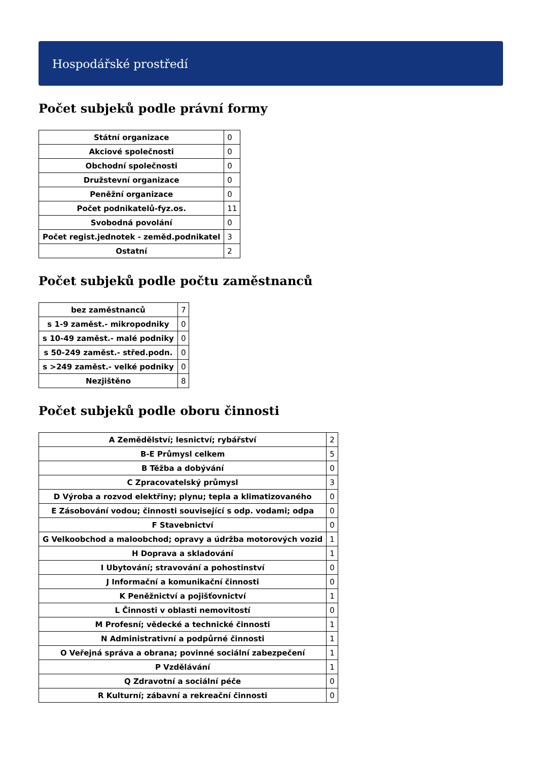Hospodářské prostředí
Počet subjeků podle právní formy
| Státní organizace | 0 |
| Akciové společnosti | 0 |
| Obchodní společnosti | 0 |
| Družstevní organizace | 0 |
| Peněžní organizace | 0 |
| Počet podnikatelů-fyz.os. | 11 |
| Svobodná povolání | 0 |
| Počet regist.jednotek - zeměd.podnikatel | 3 |
| Ostatní | 2 |
Počet subjeků podle počtu zaměstnanců
| bez zaměstnanců | 7 |
| s 1-9 zaměst.- mikropodniky | 0 |
| s 10-49 zaměst.- malé podniky | 0 |
| s 50-249 zaměst.- střed.podn. | 0 |
| s >249 zaměst.- velké podniky | 0 |
| Nezjištěno | 8 |
Počet subjeků podle oboru činnosti
| A Zemědělství; lesnictví; rybářství | 2 |
| B-E Průmysl celkem | 5 |
| B Těžba a dobývání | 0 |
| C Zpracovatelský průmysl | 3 |
| D Výroba a rozvod elektřiny; plynu; tepla a klimatizovaného | 0 |
| E Zásobování vodou; činnosti související s odp. vodami; odpa | 0 |
| F Stavebnictví | 0 |
| G Velkoobchod a maloobchod; opravy a údržba motorových vozid | 1 |
| H Doprava a skladování | 1 |
| I Ubytování; stravování a pohostinství | 0 |
| J Informační a komunikační činnosti | 0 |
| K Peněžnictví a pojišťovnictví | 1 |
| L Činnosti v oblasti nemovitostí | 0 |
| M Profesní; vědecké a technické činnosti | 1 |
| N Administrativní a podpůrné činnosti | 1 |
| O Veřejná správa a obrana; povinné sociální zabezpečení | 1 |
| P Vzdělávání | 1 |
| Q Zdravotní a sociální péče | 0 |
| R Kulturní; zábavní a rekreační činnosti | 0 |